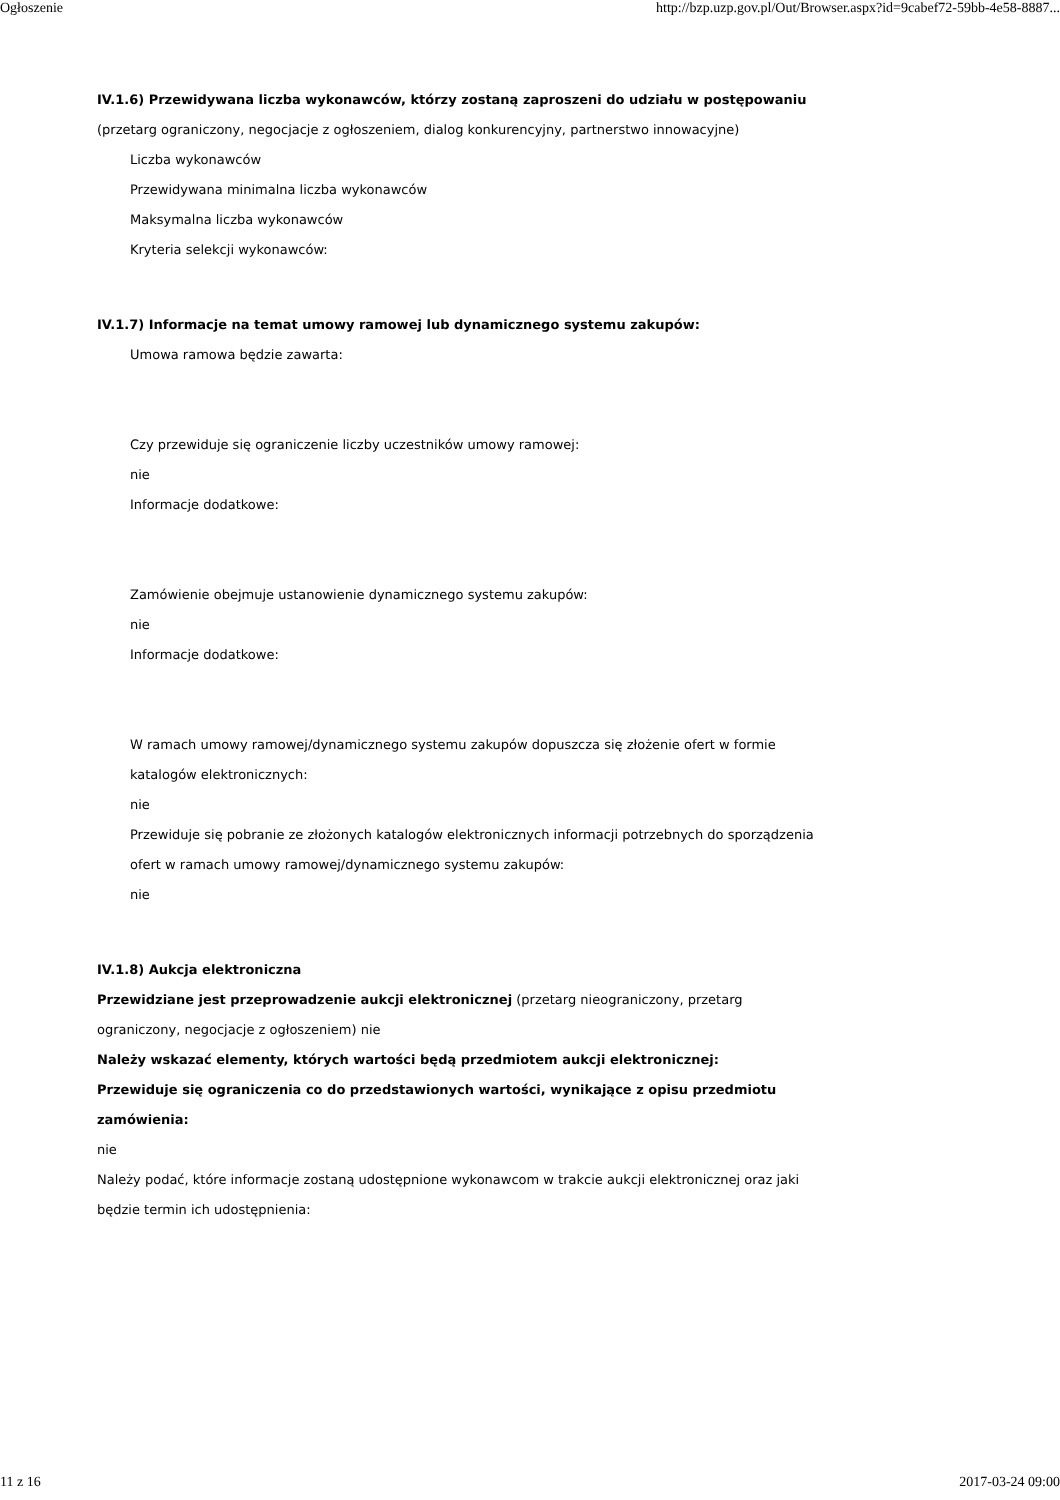Ogłoszenie http://bzp.uzp.gov.pl/Out/Browser.aspx?id=9cabef72-59bb-4e58-8887...
IV.1.6) Przewidywana liczba wykonawców, którzy zostaną zaproszeni do udziału w postępowaniu
(przetarg ograniczony, negocjacje z ogłoszeniem, dialog konkurencyjny, partnerstwo innowacyjne)
Liczba wykonawców
Przewidywana minimalna liczba wykonawców
Maksymalna liczba wykonawców
Kryteria selekcji wykonawców:
IV.1.7) Informacje na temat umowy ramowej lub dynamicznego systemu zakupów:
Umowa ramowa będzie zawarta:
Czy przewiduje się ograniczenie liczby uczestników umowy ramowej:
nie
Informacje dodatkowe:
Zamówienie obejmuje ustanowienie dynamicznego systemu zakupów:
nie
Informacje dodatkowe:
W ramach umowy ramowej/dynamicznego systemu zakupów dopuszcza się złożenie ofert w formie
katalogów elektronicznych:
nie
Przewiduje się pobranie ze złożonych katalogów elektronicznych informacji potrzebnych do sporządzenia
ofert w ramach umowy ramowej/dynamicznego systemu zakupów:
nie
IV.1.8) Aukcja elektroniczna
Przewidziane jest przeprowadzenie aukcji elektronicznej (przetarg nieograniczony, przetarg
ograniczony, negocjacje z ogłoszeniem) nie
Należy wskazać elementy, których wartości będą przedmiotem aukcji elektronicznej:
Przewiduje się ograniczenia co do przedstawionych wartości, wynikające z opisu przedmiotu
zamówienia:
nie
Należy podać, które informacje zostaną udostępnione wykonawcom w trakcie aukcji elektronicznej oraz jaki
będzie termin ich udostępnienia:
11 z 16 2017-03-24 09:00